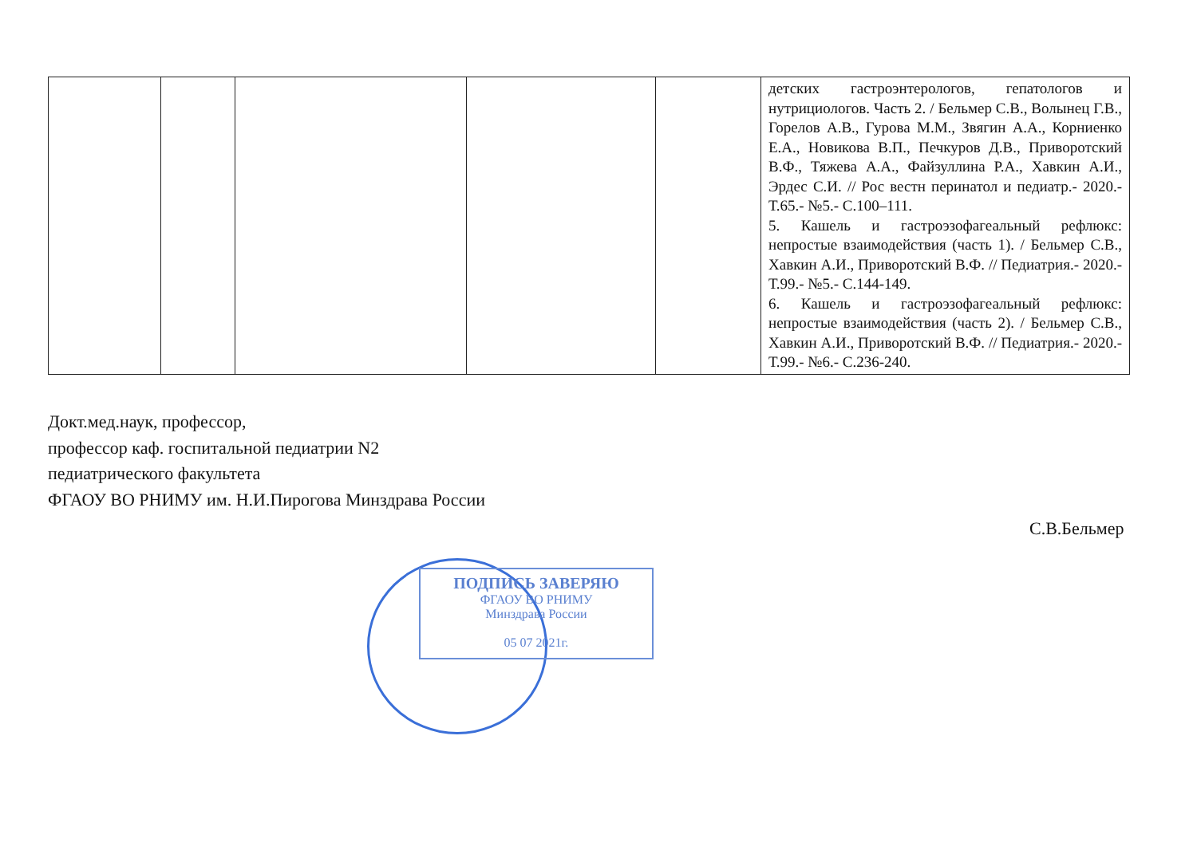| | | | | | детских гастроэнтерологов, гепатологов и нутрициологов. Часть 2. / Бельмер С.В., Волынец Г.В., Горелов А.В., Гурова М.М., Звягин А.А., Корниенко Е.А., Новикова В.П., Печкуров Д.В., Приворотский В.Ф., Тяжева А.А., Файзуллина Р.А., Хавкин А.И., Эрдес С.И. // Рос вестн перинатол и педиатр.- 2020.- Т.65.- №5.- С.100–111. 5. Кашель и гастроэзофагеальный рефлюкс: непростые взаимодействия (часть 1). / Бельмер С.В., Хавкин А.И., Приворотский В.Ф. // Педиатрия.- 2020.- Т.99.- №5.- С.144-149. 6. Кашель и гастроэзофагеальный рефлюкс: непростые взаимодействия (часть 2). / Бельмер С.В., Хавкин А.И., Приворотский В.Ф. // Педиатрия.- 2020.- Т.99.- №6.- С.236-240. |
Докт.мед.наук, профессор,
профессор каф. госпитальной педиатрии N2
педиатрического факультета
ФГАОУ ВО РНИМУ им. Н.И.Пирогова Минздрава России
С.В.Бельмер
ПОДПИСЬ ЗАВЕРЯЮ
ФГАОУ ВО РНИМУ
Минздрава России
05 07 2021г.